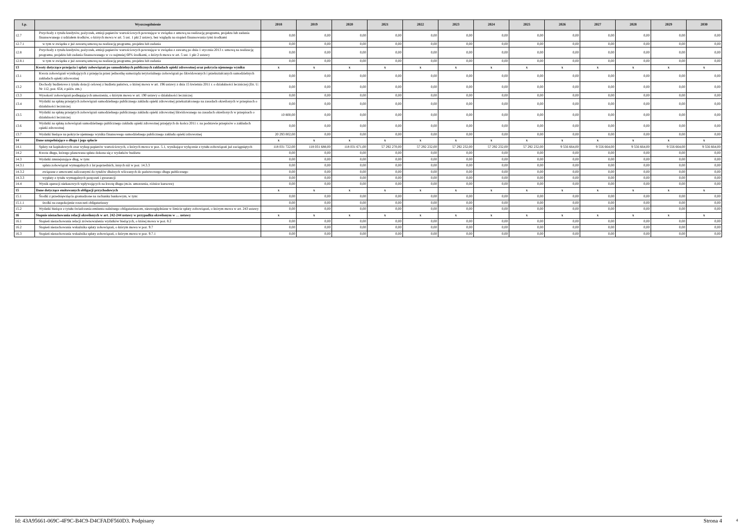| Lp. | Wyszczególnienie | 2018 | 2019 | 2020 | 2021 | 2022 | 2023 | 2024 | 2025 | 2026 | 2027 | 2028 | 2029 | 2030 |
| --- | --- | --- | --- | --- | --- | --- | --- | --- | --- | --- | --- | --- | --- | --- |
| 12.7 | Przychody z tytułu kredytów, pożyczek, emisji papierów wartościowych powstające w związku z umową na realizację programu, projektu lub zadania finansowanego z udziałem środków, o których mowa w art. 5 ust. 1 pkt 2 ustawy, bez względu na stopień finansowania tymi środkami | 0,00 | 0,00 | 0,00 | 0,00 | 0,00 | 0,00 | 0,00 | 0,00 | 0,00 | 0,00 | 0,00 | 0,00 | 0,00 |
| 12.7.1 | w tym w związku z już zawartą umową na realizację programu, projektu lub zadania | 0,00 | 0,00 | 0,00 | 0,00 | 0,00 | 0,00 | 0,00 | 0,00 | 0,00 | 0,00 | 0,00 | 0,00 | 0,00 |
| 12.8 | Przychody z tytułu kredytów, pożyczek, emisji papierów wartościowych powstające w związku z zawartą po dniu 1 stycznia 2013 r. umową na realizację programu, projektu lub zadania finansowanego w co najmniej 60% środkami, o których mowa w art. 5 ust. 1 pkt 2 ustawy | 0,00 | 0,00 | 0,00 | 0,00 | 0,00 | 0,00 | 0,00 | 0,00 | 0,00 | 0,00 | 0,00 | 0,00 | 0,00 |
| 12.8.1 | w tym w związku z już zawartą umową na realizację programu, projektu lub zadania | 0,00 | 0,00 | 0,00 | 0,00 | 0,00 | 0,00 | 0,00 | 0,00 | 0,00 | 0,00 | 0,00 | 0,00 | 0,00 |
| 13 | Kwoty dotyczące przejęcia i spłaty zobowiązań po samodzielnych publicznych zakładach opieki zdrowotnej oraz pokrycia ujemnego wyniku | x | x | x | x | x | x | x | x | x | x | x | x | x |
| 13.1 | Kwota zobowiązań wynikających z przejęcia przez jednostkę samorządu terytorialnego zobowiązań po likwidowanych i przekształcanych samodzielnych zakładach opieki zdrowotnej | 0,00 | 0,00 | 0,00 | 0,00 | 0,00 | 0,00 | 0,00 | 0,00 | 0,00 | 0,00 | 0,00 | 0,00 | 0,00 |
| 13.2 | Dochody budżetowe z tytułu dotacji celowej z budżetu państwa, o której mowa w art. 196 ustawy z dnia 15 kwietnia 2011 r. o działalności leczniczej (Dz. U. Nr 112, poz. 654, z późn. zm.) | 0,00 | 0,00 | 0,00 | 0,00 | 0,00 | 0,00 | 0,00 | 0,00 | 0,00 | 0,00 | 0,00 | 0,00 | 0,00 |
| 13.3 | Wysokość zobowiązań podlegających umorzeniu, o którym mowa w art. 190 ustawy o działalności leczniczej | 0,00 | 0,00 | 0,00 | 0,00 | 0,00 | 0,00 | 0,00 | 0,00 | 0,00 | 0,00 | 0,00 | 0,00 | 0,00 |
| 13.4 | Wydatki na spłatę przejętych zobowiązań samodzielnego publicznego zakładu opieki zdrowotnej przekształconego na zasadach określonych w przepisach o działalności leczniczej | 0,00 | 0,00 | 0,00 | 0,00 | 0,00 | 0,00 | 0,00 | 0,00 | 0,00 | 0,00 | 0,00 | 0,00 | 0,00 |
| 13.5 | Wydatki na spłatę przejętych zobowiązań samodzielnego publicznego zakładu opieki zdrowotnej likwidowanego na zasadach określonych w przepisach o działalności leczniczej | 10 800,00 | 0,00 | 0,00 | 0,00 | 0,00 | 0,00 | 0,00 | 0,00 | 0,00 | 0,00 | 0,00 | 0,00 | 0,00 |
| 13.6 | Wydatki na spłatę zobowiązań samodzielnego publicznego zakładu opieki zdrowotnej przejętych do końca 2011 r. na podstawie przepisów o zakładach opieki zdrowotnej | 0,00 | 0,00 | 0,00 | 0,00 | 0,00 | 0,00 | 0,00 | 0,00 | 0,00 | 0,00 | 0,00 | 0,00 | 0,00 |
| 13.7 | Wydatki bieżące na pokrycie ujemnego wyniku finansowego samodzielnego publicznego zakładu opieki zdrowotnej | 20 293 002,00 | 0,00 | 0,00 | 0,00 | 0,00 | 0,00 | 0,00 | 0,00 | 0,00 | 0,00 | 0,00 | 0,00 | 0,00 |
| 14 | Dane uzupełniające o długu i jego spłacie | x | x | x | x | x | x | x | x | x | x | x | x | x |
| 14.1 | Spłaty rat kapitałowych oraz wykup papierów wartościowych, o których mowa w poz. 5.1, wynikające wyłącznie z tytułu zobowiązań już zaciągniętych | 118 031 722,00 | 118 031 688,00 | 118 031 671,00 | 57 292 270,00 | 57 292 232,00 | 57 292 232,00 | 57 292 232,00 | 57 292 232,00 | 9 556 664,00 | 9 556 664,00 | 9 556 664,00 | 9 556 664,00 | 9 556 664,00 |
| 14.2 | Kwota długu, którego planowana spłata dokona się z wydatków budżetu | 0,00 | 0,00 | 0,00 | 0,00 | 0,00 | 0,00 | 0,00 | 0,00 | 0,00 | 0,00 | 0,00 | 0,00 | 0,00 |
| 14.3 | Wydatki zmniejszające dług, w tym: | 0,00 | 0,00 | 0,00 | 0,00 | 0,00 | 0,00 | 0,00 | 0,00 | 0,00 | 0,00 | 0,00 | 0,00 | 0,00 |
| 14.3.1 | spłata zobowiązań wymagalnych z lat poprzednich, innych niż w poz. 14.3.3 | 0,00 | 0,00 | 0,00 | 0,00 | 0,00 | 0,00 | 0,00 | 0,00 | 0,00 | 0,00 | 0,00 | 0,00 | 0,00 |
| 14.3.2 | związane z umowami zaliczanymi do tytułów dłużnych wliczanych do państwowego długu publicznego | 0,00 | 0,00 | 0,00 | 0,00 | 0,00 | 0,00 | 0,00 | 0,00 | 0,00 | 0,00 | 0,00 | 0,00 | 0,00 |
| 14.3.3 | wypłaty z tytułu wymagalnych poręczeń i gwarancji | 0,00 | 0,00 | 0,00 | 0,00 | 0,00 | 0,00 | 0,00 | 0,00 | 0,00 | 0,00 | 0,00 | 0,00 | 0,00 |
| 14.4 | Wynik operacji niekasowych wpływających na kwotę długu (m.in. umorzenia, różnice kursowe) | 0,00 | 0,00 | 0,00 | 0,00 | 0,00 | 0,00 | 0,00 | 0,00 | 0,00 | 0,00 | 0,00 | 0,00 | 0,00 |
| 15 | Dane dotyczące emitowanych obligacji przychodowych | x | x | x | x | x | x | x | x | x | x | x | x | x |
| 15.1 | Środki z przedsięwzięcia gromadzone na rachunku bankowym, w tym: | 0,00 | 0,00 | 0,00 | 0,00 | 0,00 | 0,00 | 0,00 | 0,00 | 0,00 | 0,00 | 0,00 | 0,00 | 0,00 |
| 15.1.1 | środki na zaspokojenie roszczeń obligatariuszy | 0,00 | 0,00 | 0,00 | 0,00 | 0,00 | 0,00 | 0,00 | 0,00 | 0,00 | 0,00 | 0,00 | 0,00 | 0,00 |
| 15.2 | Wydatki bieżące z tytułu świadczenia emitenta należnego obligatariuszom, nieuwzględniane w limicie spłaty zobowiązań, o którym mowa w art. 243 ustawy | 0,00 | 0,00 | 0,00 | 0,00 | 0,00 | 0,00 | 0,00 | 0,00 | 0,00 | 0,00 | 0,00 | 0,00 | 0,00 |
| 16 | Stopnie niezachowania relacji określonych w art. 242-244 ustawy w przypadku określonym w … ustawy | x | x | x | x | x | x | x | x | x | x | x | x | x |
| 16.1 | Stopień niezachowania relacji zrównoważenia wydatków bieżących, o której mowa w poz. 8.2 | 0,00 | 0,00 | 0,00 | 0,00 | 0,00 | 0,00 | 0,00 | 0,00 | 0,00 | 0,00 | 0,00 | 0,00 | 0,00 |
| 16.2 | Stopień niezachowania wskaźnika spłaty zobowiązań, o którym mowa w poz. 9.7 | 0,00 | 0,00 | 0,00 | 0,00 | 0,00 | 0,00 | 0,00 | 0,00 | 0,00 | 0,00 | 0,00 | 0,00 | 0,00 |
| 16.3 | Stopień niezachowania wskaźnika spłaty zobowiązań, o którym mowa w poz. 9.7.1 | 0,00 | 0,00 | 0,00 | 0,00 | 0,00 | 0,00 | 0,00 | 0,00 | 0,00 | 0,00 | 0,00 | 0,00 | 0,00 |
Id: 43A95661-069C-4F9C-B4C9-D4CFADF560D3. Podpisany Strona 4 4